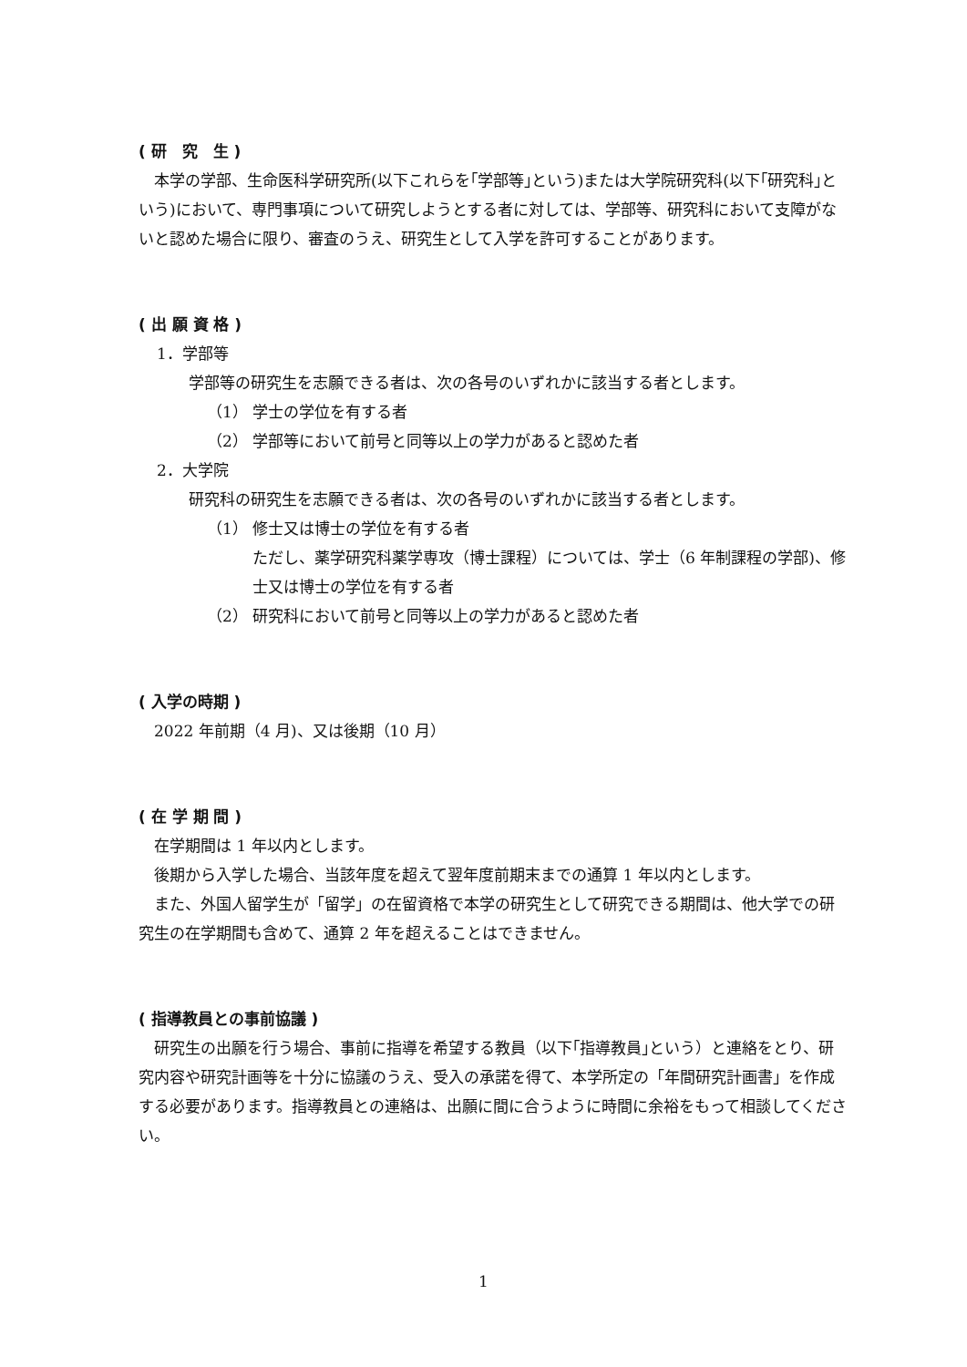( 研　究　生 )
本学の学部、生命医科学研究所(以下これらを｢学部等｣という)または大学院研究科(以下｢研究科｣という)において、専門事項について研究しようとする者に対しては、学部等、研究科において支障がないと認めた場合に限り、審査のうえ、研究生として入学を許可することがあります。
( 出 願 資 格 )
1．学部等
学部等の研究生を志願できる者は、次の各号のいずれかに該当する者とします。
（1） 学士の学位を有する者
（2） 学部等において前号と同等以上の学力があると認めた者
2．大学院
研究科の研究生を志願できる者は、次の各号のいずれかに該当する者とします。
（1） 修士又は博士の学位を有する者
ただし、薬学研究科薬学専攻（博士課程）については、学士（6 年制課程の学部)、修士又は博士の学位を有する者
（2） 研究科において前号と同等以上の学力があると認めた者
( 入学の時期 )
2022 年前期（4 月)、又は後期（10 月）
( 在 学 期 間 )
在学期間は 1 年以内とします。
後期から入学した場合、当該年度を超えて翌年度前期末までの通算 1 年以内とします。
また、外国人留学生が「留学」の在留資格で本学の研究生として研究できる期間は、他大学での研究生の在学期間も含めて、通算 2 年を超えることはできません。
( 指導教員との事前協議 )
研究生の出願を行う場合、事前に指導を希望する教員（以下｢指導教員｣という）と連絡をとり、研究内容や研究計画等を十分に協議のうえ、受入の承諾を得て、本学所定の「年間研究計画書」を作成する必要があります。指導教員との連絡は、出願に間に合うように時間に余裕をもって相談してください。
1